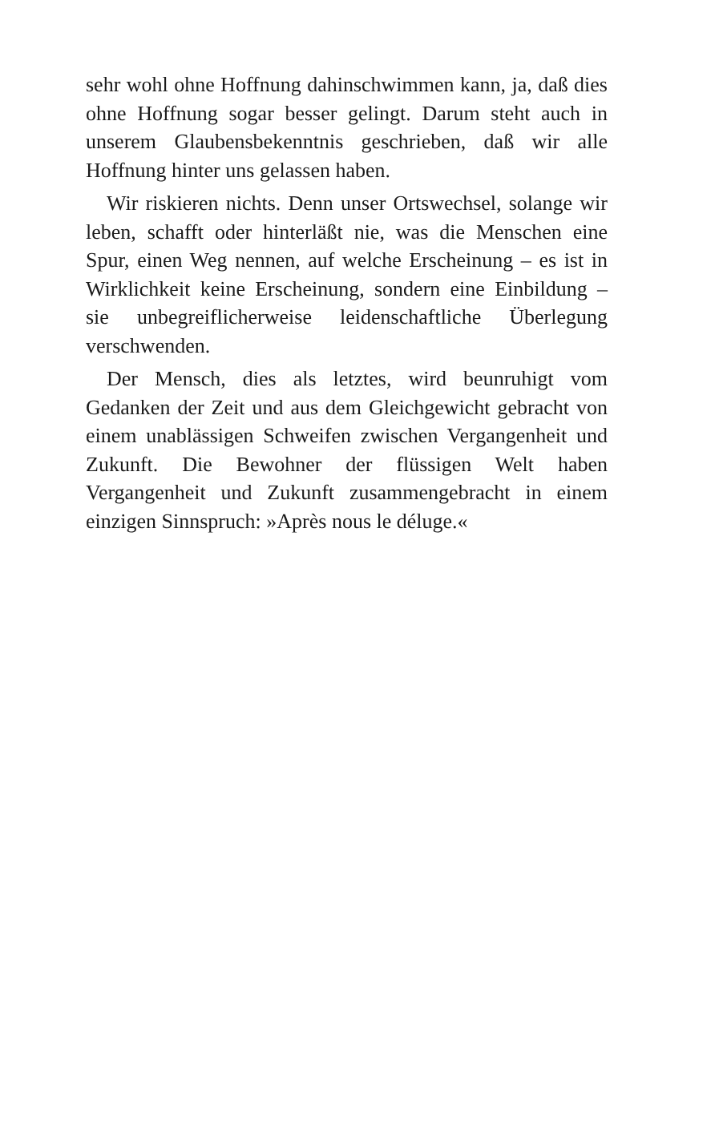sehr wohl ohne Hoffnung dahinschwimmen kann, ja, daß dies ohne Hoffnung sogar besser gelingt. Darum steht auch in unserem Glaubensbekenntnis geschrieben, daß wir alle Hoffnung hinter uns gelassen haben.
Wir riskieren nichts. Denn unser Ortswechsel, solange wir leben, schafft oder hinterläßt nie, was die Menschen eine Spur, einen Weg nennen, auf welche Erscheinung – es ist in Wirklichkeit keine Erscheinung, sondern eine Einbildung – sie unbegreiflicherweise leidenschaftliche Überlegung verschwenden.
Der Mensch, dies als letztes, wird beunruhigt vom Gedanken der Zeit und aus dem Gleichgewicht gebracht von einem unablässigen Schweifen zwischen Vergangenheit und Zukunft. Die Bewohner der flüssigen Welt haben Vergangenheit und Zukunft zusammengebracht in einem einzigen Sinnspruch: »Après nous le déluge.«